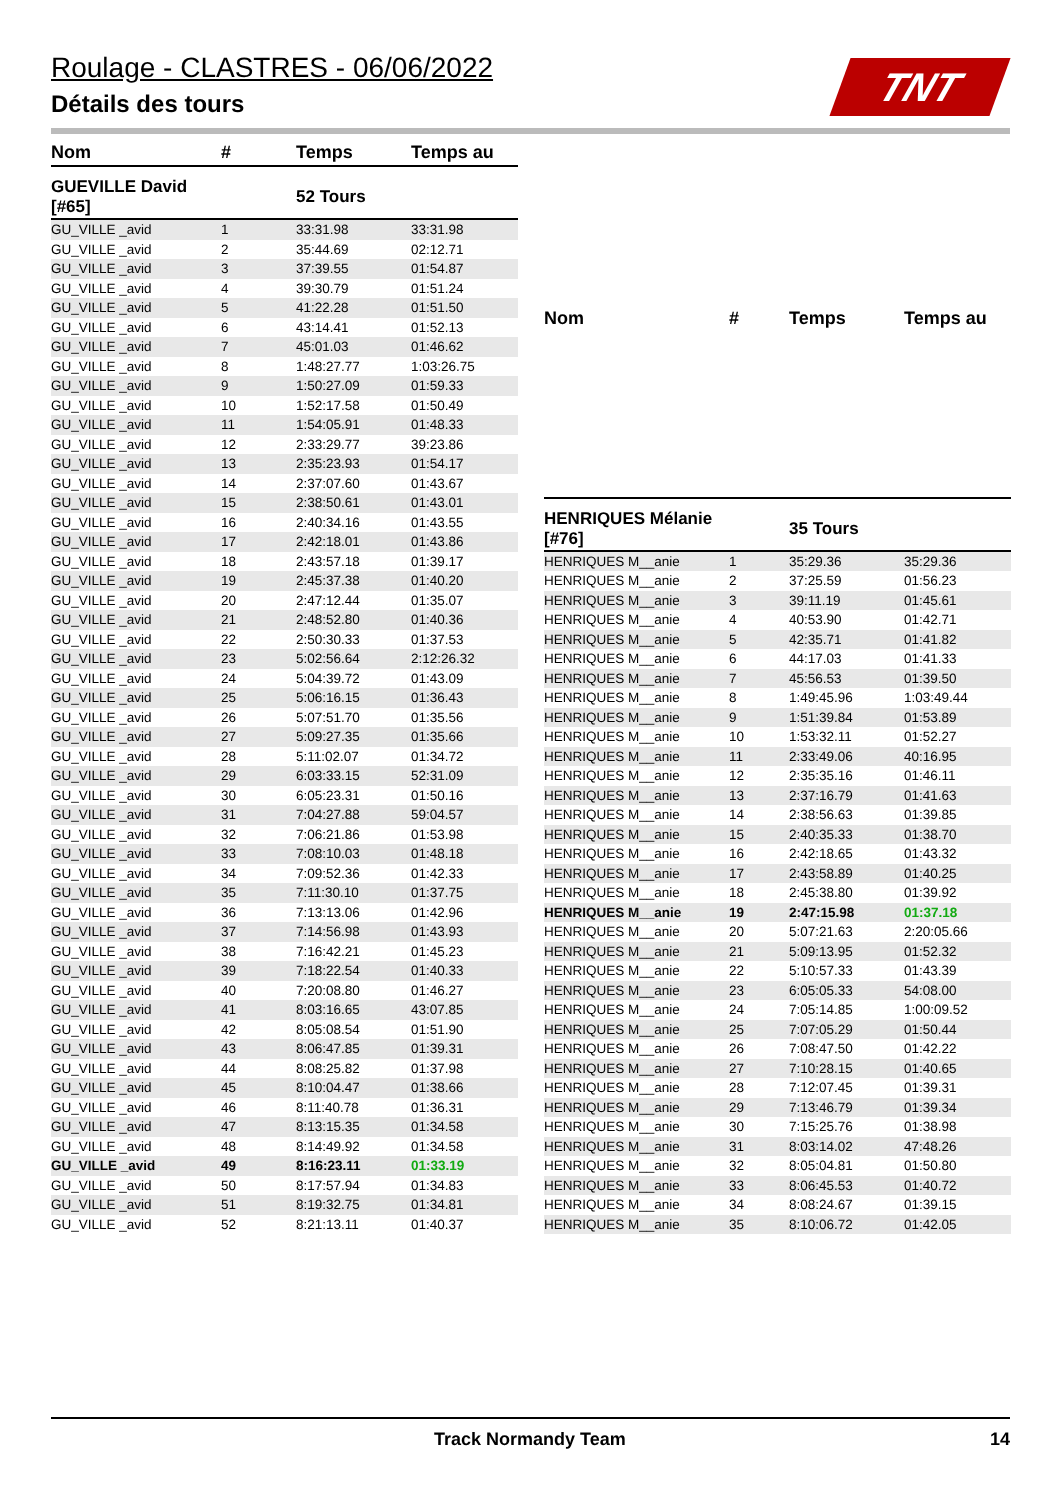Roulage - CLASTRES - 06/06/2022
Détails des tours
TNT
| Nom | # | Temps | Temps au |
| --- | --- | --- | --- |
| GUEVILLE David [#65] | | 52 Tours | |
| GU_VILLE _avid | 1 | 33:31.98 | 33:31.98 |
| GU_VILLE _avid | 2 | 35:44.69 | 02:12.71 |
| GU_VILLE _avid | 3 | 37:39.55 | 01:54.87 |
| GU_VILLE _avid | 4 | 39:30.79 | 01:51.24 |
| GU_VILLE _avid | 5 | 41:22.28 | 01:51.50 |
| GU_VILLE _avid | 6 | 43:14.41 | 01:52.13 |
| GU_VILLE _avid | 7 | 45:01.03 | 01:46.62 |
| GU_VILLE _avid | 8 | 1:48:27.77 | 1:03:26.75 |
| GU_VILLE _avid | 9 | 1:50:27.09 | 01:59.33 |
| GU_VILLE _avid | 10 | 1:52:17.58 | 01:50.49 |
| GU_VILLE _avid | 11 | 1:54:05.91 | 01:48.33 |
| GU_VILLE _avid | 12 | 2:33:29.77 | 39:23.86 |
| GU_VILLE _avid | 13 | 2:35:23.93 | 01:54.17 |
| GU_VILLE _avid | 14 | 2:37:07.60 | 01:43.67 |
| GU_VILLE _avid | 15 | 2:38:50.61 | 01:43.01 |
| GU_VILLE _avid | 16 | 2:40:34.16 | 01:43.55 |
| GU_VILLE _avid | 17 | 2:42:18.01 | 01:43.86 |
| GU_VILLE _avid | 18 | 2:43:57.18 | 01:39.17 |
| GU_VILLE _avid | 19 | 2:45:37.38 | 01:40.20 |
| GU_VILLE _avid | 20 | 2:47:12.44 | 01:35.07 |
| GU_VILLE _avid | 21 | 2:48:52.80 | 01:40.36 |
| GU_VILLE _avid | 22 | 2:50:30.33 | 01:37.53 |
| GU_VILLE _avid | 23 | 5:02:56.64 | 2:12:26.32 |
| GU_VILLE _avid | 24 | 5:04:39.72 | 01:43.09 |
| GU_VILLE _avid | 25 | 5:06:16.15 | 01:36.43 |
| GU_VILLE _avid | 26 | 5:07:51.70 | 01:35.56 |
| GU_VILLE _avid | 27 | 5:09:27.35 | 01:35.66 |
| GU_VILLE _avid | 28 | 5:11:02.07 | 01:34.72 |
| GU_VILLE _avid | 29 | 6:03:33.15 | 52:31.09 |
| GU_VILLE _avid | 30 | 6:05:23.31 | 01:50.16 |
| GU_VILLE _avid | 31 | 7:04:27.88 | 59:04.57 |
| GU_VILLE _avid | 32 | 7:06:21.86 | 01:53.98 |
| GU_VILLE _avid | 33 | 7:08:10.03 | 01:48.18 |
| GU_VILLE _avid | 34 | 7:09:52.36 | 01:42.33 |
| GU_VILLE _avid | 35 | 7:11:30.10 | 01:37.75 |
| GU_VILLE _avid | 36 | 7:13:13.06 | 01:42.96 |
| GU_VILLE _avid | 37 | 7:14:56.98 | 01:43.93 |
| GU_VILLE _avid | 38 | 7:16:42.21 | 01:45.23 |
| GU_VILLE _avid | 39 | 7:18:22.54 | 01:40.33 |
| GU_VILLE _avid | 40 | 7:20:08.80 | 01:46.27 |
| GU_VILLE _avid | 41 | 8:03:16.65 | 43:07.85 |
| GU_VILLE _avid | 42 | 8:05:08.54 | 01:51.90 |
| GU_VILLE _avid | 43 | 8:06:47.85 | 01:39.31 |
| GU_VILLE _avid | 44 | 8:08:25.82 | 01:37.98 |
| GU_VILLE _avid | 45 | 8:10:04.47 | 01:38.66 |
| GU_VILLE _avid | 46 | 8:11:40.78 | 01:36.31 |
| GU_VILLE _avid | 47 | 8:13:15.35 | 01:34.58 |
| GU_VILLE _avid | 48 | 8:14:49.92 | 01:34.58 |
| GU_VILLE _avid | 49 | 8:16:23.11 | 01:33.19 |
| GU_VILLE _avid | 50 | 8:17:57.94 | 01:34.83 |
| GU_VILLE _avid | 51 | 8:19:32.75 | 01:34.81 |
| GU_VILLE _avid | 52 | 8:21:13.11 | 01:40.37 |
| Nom | # | Temps | Temps au |
| --- | --- | --- | --- |
| HENRIQUES Mélanie [#76] | | 35 Tours | |
| HENRIQUES M__anie | 1 | 35:29.36 | 35:29.36 |
| HENRIQUES M__anie | 2 | 37:25.59 | 01:56.23 |
| HENRIQUES M__anie | 3 | 39:11.19 | 01:45.61 |
| HENRIQUES M__anie | 4 | 40:53.90 | 01:42.71 |
| HENRIQUES M__anie | 5 | 42:35.71 | 01:41.82 |
| HENRIQUES M__anie | 6 | 44:17.03 | 01:41.33 |
| HENRIQUES M__anie | 7 | 45:56.53 | 01:39.50 |
| HENRIQUES M__anie | 8 | 1:49:45.96 | 1:03:49.44 |
| HENRIQUES M__anie | 9 | 1:51:39.84 | 01:53.89 |
| HENRIQUES M__anie | 10 | 1:53:32.11 | 01:52.27 |
| HENRIQUES M__anie | 11 | 2:33:49.06 | 40:16.95 |
| HENRIQUES M__anie | 12 | 2:35:35.16 | 01:46.11 |
| HENRIQUES M__anie | 13 | 2:37:16.79 | 01:41.63 |
| HENRIQUES M__anie | 14 | 2:38:56.63 | 01:39.85 |
| HENRIQUES M__anie | 15 | 2:40:35.33 | 01:38.70 |
| HENRIQUES M__anie | 16 | 2:42:18.65 | 01:43.32 |
| HENRIQUES M__anie | 17 | 2:43:58.89 | 01:40.25 |
| HENRIQUES M__anie | 18 | 2:45:38.80 | 01:39.92 |
| HENRIQUES M__anie | 19 | 2:47:15.98 | 01:37.18 |
| HENRIQUES M__anie | 20 | 5:07:21.63 | 2:20:05.66 |
| HENRIQUES M__anie | 21 | 5:09:13.95 | 01:52.32 |
| HENRIQUES M__anie | 22 | 5:10:57.33 | 01:43.39 |
| HENRIQUES M__anie | 23 | 6:05:05.33 | 54:08.00 |
| HENRIQUES M__anie | 24 | 7:05:14.85 | 1:00:09.52 |
| HENRIQUES M__anie | 25 | 7:07:05.29 | 01:50.44 |
| HENRIQUES M__anie | 26 | 7:08:47.50 | 01:42.22 |
| HENRIQUES M__anie | 27 | 7:10:28.15 | 01:40.65 |
| HENRIQUES M__anie | 28 | 7:12:07.45 | 01:39.31 |
| HENRIQUES M__anie | 29 | 7:13:46.79 | 01:39.34 |
| HENRIQUES M__anie | 30 | 7:15:25.76 | 01:38.98 |
| HENRIQUES M__anie | 31 | 8:03:14.02 | 47:48.26 |
| HENRIQUES M__anie | 32 | 8:05:04.81 | 01:50.80 |
| HENRIQUES M__anie | 33 | 8:06:45.53 | 01:40.72 |
| HENRIQUES M__anie | 34 | 8:08:24.67 | 01:39.15 |
| HENRIQUES M__anie | 35 | 8:10:06.72 | 01:42.05 |
Track Normandy Team 14